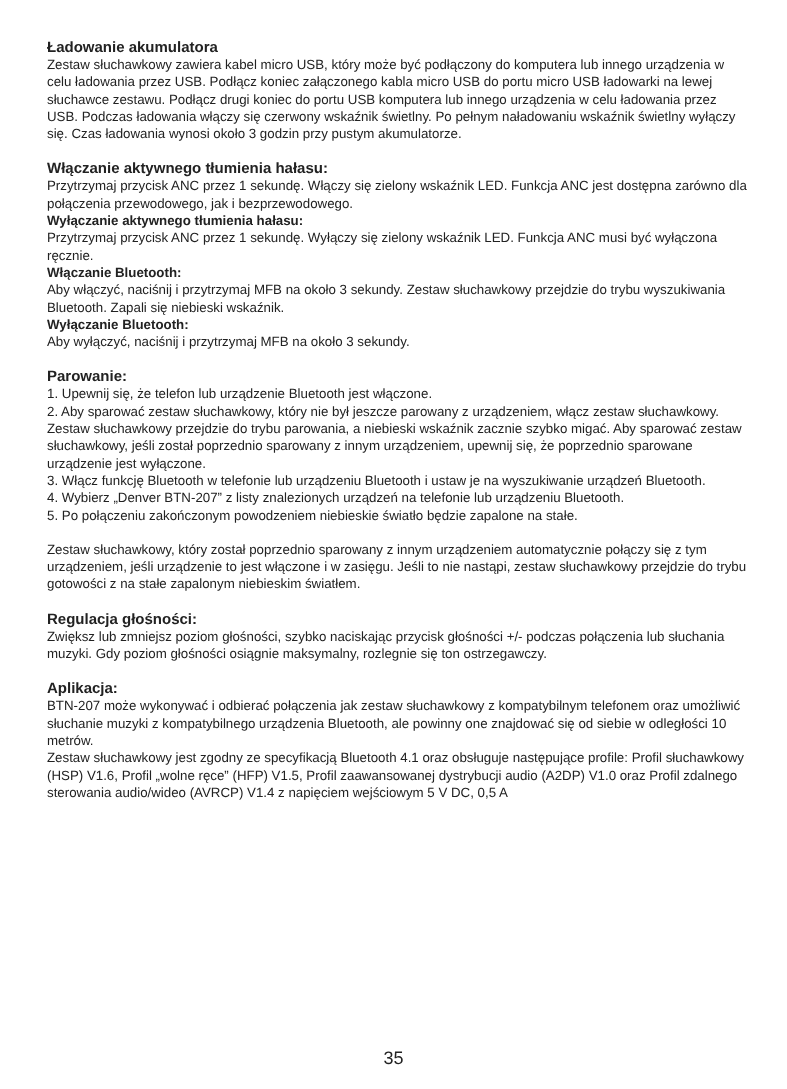Ładowanie akumulatora
Zestaw słuchawkowy zawiera kabel micro USB, który może być podłączony do komputera lub innego urządzenia w celu ładowania przez USB. Podłącz koniec załączonego kabla micro USB do portu micro USB ładowarki na lewej słuchawce zestawu. Podłącz drugi koniec do portu USB komputera lub innego urządzenia w celu ładowania przez USB. Podczas ładowania włączy się czerwony wskaźnik świetlny. Po pełnym naładowaniu wskaźnik świetlny wyłączy się. Czas ładowania wynosi około 3 godzin przy pustym akumulatorze.
Włączanie aktywnego tłumienia hałasu:
Przytrzymaj przycisk ANC przez 1 sekundę. Włączy się zielony wskaźnik LED. Funkcja ANC jest dostępna zarówno dla połączenia przewodowego, jak i bezprzewodowego.
Wyłączanie aktywnego tłumienia hałasu:
Przytrzymaj przycisk ANC przez 1 sekundę. Wyłączy się zielony wskaźnik LED. Funkcja ANC musi być wyłączona ręcznie.
Włączanie Bluetooth:
Aby włączyć, naciśnij i przytrzymaj MFB na około 3 sekundy. Zestaw słuchawkowy przejdzie do trybu wyszukiwania Bluetooth. Zapali się niebieski wskaźnik.
Wyłączanie Bluetooth:
Aby wyłączyć, naciśnij i przytrzymaj MFB na około 3 sekundy.
Parowanie:
1. Upewnij się, że telefon lub urządzenie Bluetooth jest włączone.
2. Aby sparować zestaw słuchawkowy, który nie był jeszcze parowany z urządzeniem, włącz zestaw słuchawkowy. Zestaw słuchawkowy przejdzie do trybu parowania, a niebieski wskaźnik zacznie szybko migać. Aby sparować zestaw słuchawkowy, jeśli został poprzednio sparowany z innym urządzeniem, upewnij się, że poprzednio sparowane urządzenie jest wyłączone.
3. Włącz funkcję Bluetooth w telefonie lub urządzeniu Bluetooth i ustaw je na wyszukiwanie urządzeń Bluetooth.
4. Wybierz „Denver BTN-207” z listy znalezionych urządzeń na telefonie lub urządzeniu Bluetooth.
5. Po połączeniu zakończonym powodzeniem niebieskie światło będzie zapalone na stałe.
Zestaw słuchawkowy, który został poprzednio sparowany z innym urządzeniem automatycznie połączy się z tym urządzeniem, jeśli urządzenie to jest włączone i w zasięgu. Jeśli to nie nastąpi, zestaw słuchawkowy przejdzie do trybu gotowości z na stałe zapalonym niebieskim światłem.
Regulacja głośności:
Zwiększ lub zmniejsz poziom głośności, szybko naciskając przycisk głośności +/- podczas połączenia lub słuchania muzyki. Gdy poziom głośności osiągnie maksymalny, rozlegnie się ton ostrzegawczy.
Aplikacja:
BTN-207 może wykonywać i odbierać połączenia jak zestaw słuchawkowy z kompatybilnym telefonem oraz umożliwić słuchanie muzyki z kompatybilnego urządzenia Bluetooth, ale powinny one znajdować się od siebie w odległości 10 metrów.
Zestaw słuchawkowy jest zgodny ze specyfikacją Bluetooth 4.1 oraz obsługuje następujące profile: Profil słuchawkowy (HSP) V1.6, Profil „wolne ręce” (HFP) V1.5, Profil zaawansowanej dystrybucji audio (A2DP) V1.0 oraz Profil zdalnego sterowania audio/wideo (AVRCP) V1.4 z napięciem wejściowym 5 V DC, 0,5 A
35